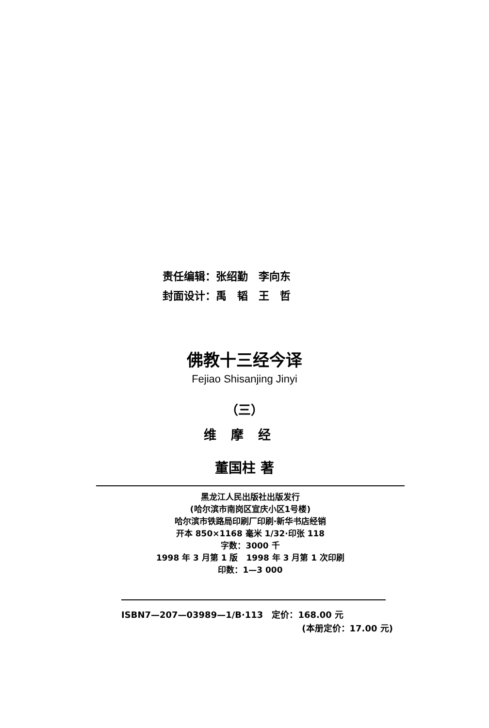责任编辑：张绍勤　李向东
封面设计：禹　韬　王　哲
佛教十三经今译
Fejiao Shisanjing Jinyi
（三）
维摩经
董国柱 著
黑龙江人民出版社出版发行
(哈尔滨市南岗区宣庆小区1号楼)
哈尔滨市铁路局印刷厂印刷·新华书店经销
开本 850×1168 毫米 1/32·印张 118
字数：3000 千
1998 年 3 月第 1 版　1998 年 3 月第 1 次印刷
印数：1—3 000
ISBN7—207—03989—1/B·113　定价：168.00 元
(本册定价：17.00 元)